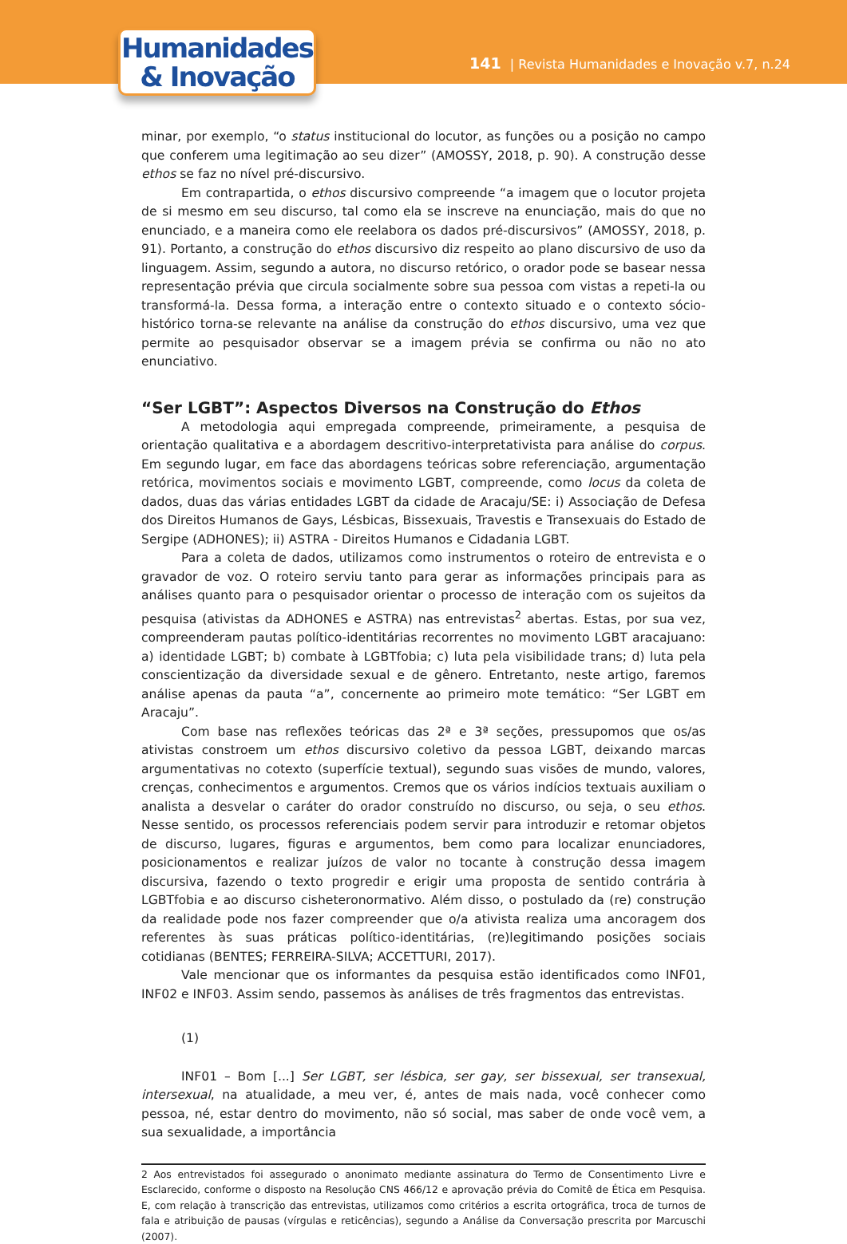Humanidades
& Inovação
141 | Revista Humanidades e Inovação v.7, n.24
minar, por exemplo, “o status institucional do locutor, as funções ou a posição no campo que conferem uma legitimação ao seu dizer” (AMOSSY, 2018, p. 90). A construção desse ethos se faz no nível pré-discursivo.
Em contrapartida, o ethos discursivo compreende “a imagem que o locutor projeta de si mesmo em seu discurso, tal como ela se inscreve na enunciação, mais do que no enunciado, e a maneira como ele reelabora os dados pré-discursivos” (AMOSSY, 2018, p. 91). Portanto, a construção do ethos discursivo diz respeito ao plano discursivo de uso da linguagem. Assim, segundo a autora, no discurso retórico, o orador pode se basear nessa representação prévia que circula socialmente sobre sua pessoa com vistas a repeti-la ou transformá-la. Dessa forma, a interação entre o contexto situado e o contexto sócio-histórico torna-se relevante na análise da construção do ethos discursivo, uma vez que permite ao pesquisador observar se a imagem prévia se confirma ou não no ato enunciativo.
“Ser LGBT”: Aspectos Diversos na Construção do Ethos
A metodologia aqui empregada compreende, primeiramente, a pesquisa de orientação qualitativa e a abordagem descritivo-interpretativista para análise do corpus. Em segundo lugar, em face das abordagens teóricas sobre referenciação, argumentação retórica, movimentos sociais e movimento LGBT, compreende, como locus da coleta de dados, duas das várias entidades LGBT da cidade de Aracaju/SE: i) Associação de Defesa dos Direitos Humanos de Gays, Lésbicas, Bissexuais, Travestis e Transexuais do Estado de Sergipe (ADHONES); ii) ASTRA - Direitos Humanos e Cidadania LGBT.
Para a coleta de dados, utilizamos como instrumentos o roteiro de entrevista e o gravador de voz. O roteiro serviu tanto para gerar as informações principais para as análises quanto para o pesquisador orientar o processo de interação com os sujeitos da pesquisa (ativistas da ADHONES e ASTRA) nas entrevistas<sup>2</sup> abertas. Estas, por sua vez, compreenderam pautas político-identitárias recorrentes no movimento LGBT aracajuano: a) identidade LGBT; b) combate à LGBTfobia; c) luta pela visibilidade trans; d) luta pela conscientização da diversidade sexual e de gênero. Entretanto, neste artigo, faremos análise apenas da pauta “a”, concernente ao primeiro mote temático: “Ser LGBT em Aracaju”.
Com base nas reflexões teóricas das 2ª e 3ª seções, pressupomos que os/as ativistas constroem um ethos discursivo coletivo da pessoa LGBT, deixando marcas argumentativas no cotexto (superfície textual), segundo suas visões de mundo, valores, crenças, conhecimentos e argumentos. Cremos que os vários indícios textuais auxiliam o analista a desvelar o caráter do orador construído no discurso, ou seja, o seu ethos. Nesse sentido, os processos referenciais podem servir para introduzir e retomar objetos de discurso, lugares, figuras e argumentos, bem como para localizar enunciadores, posicionamentos e realizar juízos de valor no tocante à construção dessa imagem discursiva, fazendo o texto progredir e erigir uma proposta de sentido contrária à LGBTfobia e ao discurso cisheteronormativo. Além disso, o postulado da (re) construção da realidade pode nos fazer compreender que o/a ativista realiza uma ancoragem dos referentes às suas práticas político-identitárias, (re)legitimando posições sociais cotidianas (BENTES; FERREIRA-SILVA; ACCETTURI, 2017).
Vale mencionar que os informantes da pesquisa estão identificados como INF01, INF02 e INF03. Assim sendo, passemos às análises de três fragmentos das entrevistas.
(1)
INF01 – Bom [...] Ser LGBT, ser lésbica, ser gay, ser bissexual, ser transexual, intersexual, na atualidade, a meu ver, é, antes de mais nada, você conhecer como pessoa, né, estar dentro do movimento, não só social, mas saber de onde você vem, a sua sexualidade, a importância
2 Aos entrevistados foi assegurado o anonimato mediante assinatura do Termo de Consentimento Livre e Esclarecido, conforme o disposto na Resolução CNS 466/12 e aprovação prévia do Comitê de Ética em Pesquisa. E, com relação à transcrição das entrevistas, utilizamos como critérios a escrita ortográfica, troca de turnos de fala e atribuição de pausas (vírgulas e reticências), segundo a Análise da Conversação prescrita por Marcuschi (2007).